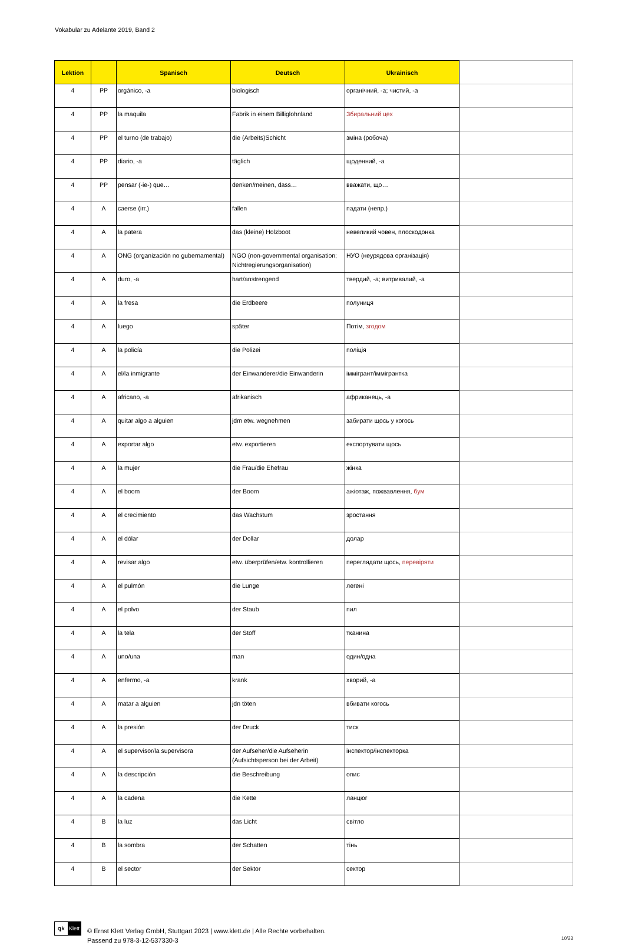Vokabular zu Adelante 2019, Band 2
| Lektion | | Spanisch | Deutsch | Ukrainisch | |
| --- | --- | --- | --- | --- | --- |
| 4 | PP | orgánico, -a | biologisch | органічний, -а; чистий, -а | |
| 4 | PP | la maquila | Fabrik in einem Billiglohnland | Збиральний цех | |
| 4 | PP | el turno (de trabajo) | die (Arbeits)Schicht | зміна (робоча) | |
| 4 | PP | diario, -a | täglich | щоденний, -а | |
| 4 | PP | pensar (-ie-) que… | denken/meinen, dass… | вважати, що… | |
| 4 | A | caerse (irr.) | fallen | падати (непр.) | |
| 4 | A | la patera | das (kleine) Holzboot | невеликий човен, плоскодонка | |
| 4 | A | ONG (organización no gubernamental) | NGO (non-governmental organisation; Nichtregierungsorganisation) | НУО (неурядова організація) | |
| 4 | A | duro, -a | hart/anstrengend | твердий, -а; витривалий, -а | |
| 4 | A | la fresa | die Erdbeere | полуниця | |
| 4 | A | luego | später | Потім, згодом | |
| 4 | A | la policía | die Polizei | поліція | |
| 4 | A | el/la inmigrante | der Einwanderer/die Einwanderin | іммігрант/іммігрантка | |
| 4 | A | africano, -a | afrikanisch | африканець, -а | |
| 4 | A | quitar algo a alguien | jdm etw. wegnehmen | забирати щось у когось | |
| 4 | A | exportar algo | etw. exportieren | експортувати щось | |
| 4 | A | la mujer | die Frau/die Ehefrau | жінка | |
| 4 | A | el boom | der Boom | ажіотаж, пожвавлення, бум | |
| 4 | A | el crecimiento | das Wachstum | зростання | |
| 4 | A | el dólar | der Dollar | долар | |
| 4 | A | revisar algo | etw. überprüfen/etw. kontrollieren | переглядати щось, перевіряти | |
| 4 | A | el pulmón | die Lunge | легені | |
| 4 | A | el polvo | der Staub | пил | |
| 4 | A | la tela | der Stoff | тканина | |
| 4 | A | uno/una | man | один/одна | |
| 4 | A | enfermo, -a | krank | хворий, -а | |
| 4 | A | matar a alguien | jdn töten | вбивати когось | |
| 4 | A | la presión | der Druck | тиск | |
| 4 | A | el supervisor/la supervisora | der Aufseher/die Aufseherin (Aufsichtsperson bei der Arbeit) | інспектор/інспекторка | |
| 4 | A | la descripción | die Beschreibung | опис | |
| 4 | A | la cadena | die Kette | ланцюг | |
| 4 | B | la luz | das Licht | світло | |
| 4 | B | la sombra | der Schatten | тінь | |
| 4 | B | el sector | der Sektor | сектор | |
ꝗk Klett
© Ernst Klett Verlag GmbH, Stuttgart 2023 | www.klett.de | Alle Rechte vorbehalten.
Passend zu 978-3-12-537330-3
10/23